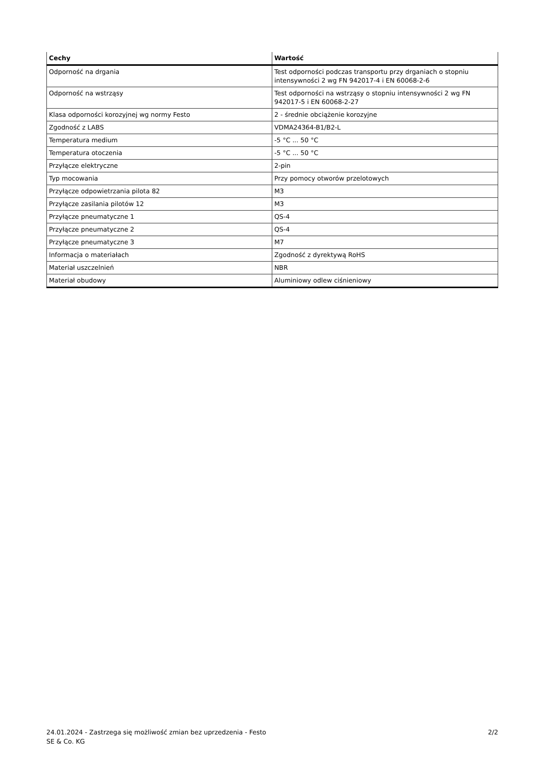| Cechy | Wartość |
| --- | --- |
| Odporność na drgania | Test odporności podczas transportu przy drganiach o stopniu intensywności 2 wg FN 942017-4 i EN 60068-2-6 |
| Odporność na wstrząsy | Test odporności na wstrząsy o stopniu intensywności 2 wg FN 942017-5 i EN 60068-2-27 |
| Klasa odporności korozyjnej wg normy Festo | 2 - średnie obciążenie korozyjne |
| Zgodność z LABS | VDMA24364-B1/B2-L |
| Temperatura medium | -5 °C ... 50 °C |
| Temperatura otoczenia | -5 °C ... 50 °C |
| Przyłącze elektryczne | 2-pin |
| Typ mocowania | Przy pomocy otworów przelotowych |
| Przyłącze odpowietrzania pilota 82 | M3 |
| Przyłącze zasilania pilotów 12 | M3 |
| Przyłącze pneumatyczne 1 | QS-4 |
| Przyłącze pneumatyczne 2 | QS-4 |
| Przyłącze pneumatyczne 3 | M7 |
| Informacja o materiałach | Zgodność z dyrektywą RoHS |
| Materiał uszczelnień | NBR |
| Materiał obudowy | Aluminiowy odlew ciśnieniowy |
24.01.2024 - Zastrzega się możliwość zmian bez uprzedzenia - Festo SE & Co. KG
2/2